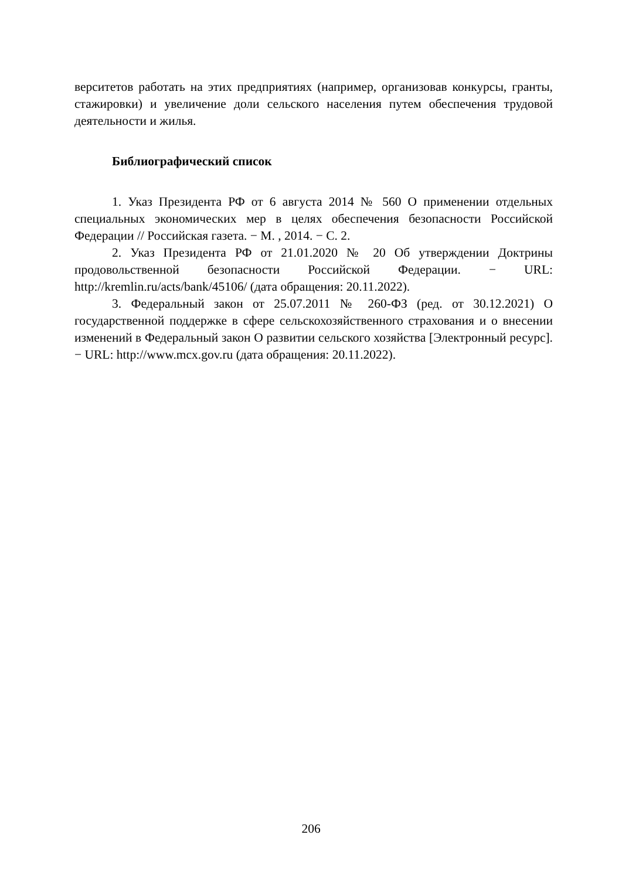верситетов работать на этих предприятиях (например, организовав конкурсы, гранты, стажировки) и увеличение доли сельского населения путем обеспечения трудовой деятельности и жилья.
Библиографический список
1. Указ Президента РФ от 6 августа 2014 № 560 О применении отдельных специальных экономических мер в целях обеспечения безопасности Российской Федерации // Российская газета. − М. , 2014. − С. 2.
2. Указ Президента РФ от 21.01.2020 № 20 Об утверждении Доктрины продовольственной безопасности Российской Федерации. − URL: http://kremlin.ru/acts/bank/45106/ (дата обращения: 20.11.2022).
3. Федеральный закон от 25.07.2011 № 260-ФЗ (ред. от 30.12.2021) О государственной поддержке в сфере сельскохозяйственного страхования и о внесении изменений в Федеральный закон О развитии сельского хозяйства [Электронный ресурс]. − URL: http://www.mcx.gov.ru (дата обращения: 20.11.2022).
206